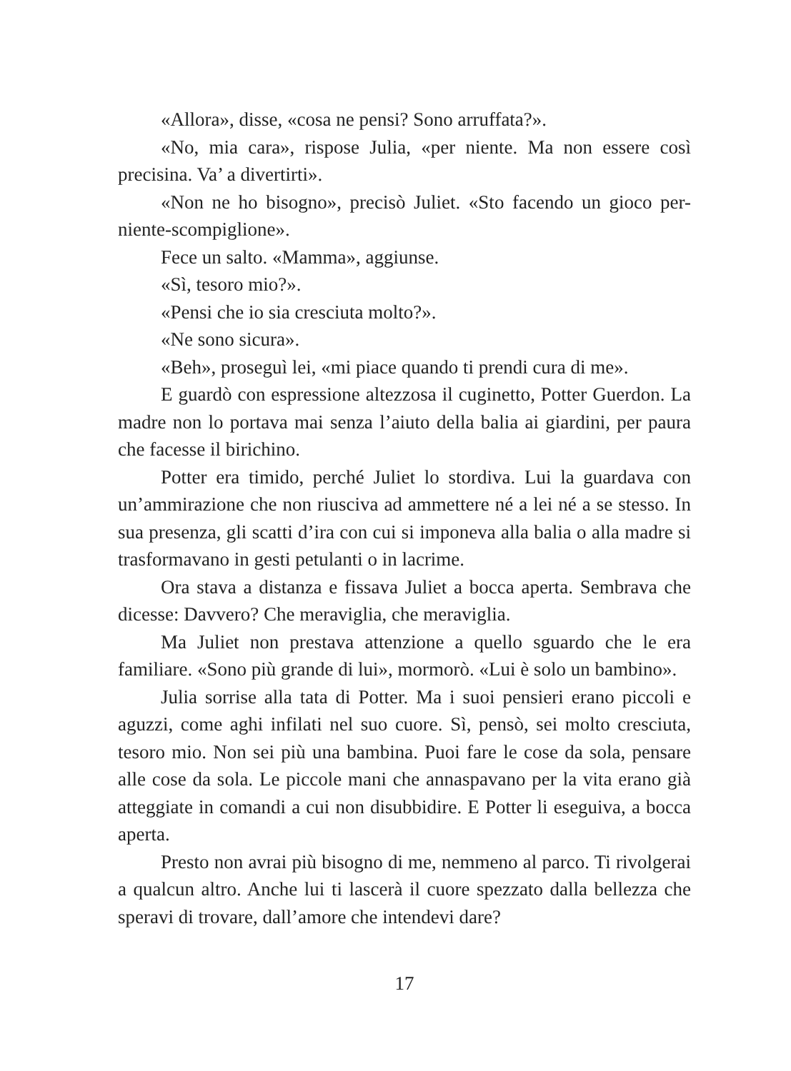«Allora», disse, «cosa ne pensi? Sono arruffata?».
«No, mia cara», rispose Julia, «per niente. Ma non essere così precisina. Va’ a divertirti».
«Non ne ho bisogno», precisò Juliet. «Sto facendo un gioco per-niente-scompiglione».
Fece un salto. «Mamma», aggiunse.
«Sì, tesoro mio?».
«Pensi che io sia cresciuta molto?».
«Ne sono sicura».
«Beh», proseguì lei, «mi piace quando ti prendi cura di me».
E guardò con espressione altezzosa il cuginetto, Potter Guerdon. La madre non lo portava mai senza l’aiuto della balia ai giardini, per paura che facesse il birichino.
Potter era timido, perché Juliet lo stordiva. Lui la guardava con un’ammirazione che non riusciva ad ammettere né a lei né a se stesso. In sua presenza, gli scatti d’ira con cui si imponeva alla balia o alla madre si trasformavano in gesti petulanti o in lacrime.
Ora stava a distanza e fissava Juliet a bocca aperta. Sembrava che dicesse: Davvero? Che meraviglia, che meraviglia.
Ma Juliet non prestava attenzione a quello sguardo che le era familiare. «Sono più grande di lui», mormorò. «Lui è solo un bambino».
Julia sorrise alla tata di Potter. Ma i suoi pensieri erano piccoli e aguzzi, come aghi infilati nel suo cuore. Sì, pensò, sei molto cresciuta, tesoro mio. Non sei più una bambina. Puoi fare le cose da sola, pensare alle cose da sola. Le piccole mani che annaspavano per la vita erano già atteggiate in comandi a cui non disubbidire. E Potter li eseguiva, a bocca aperta.
Presto non avrai più bisogno di me, nemmeno al parco. Ti rivolgerai a qualcun altro. Anche lui ti lascerà il cuore spezzato dalla bellezza che speravi di trovare, dall’amore che intendevi dare?
17